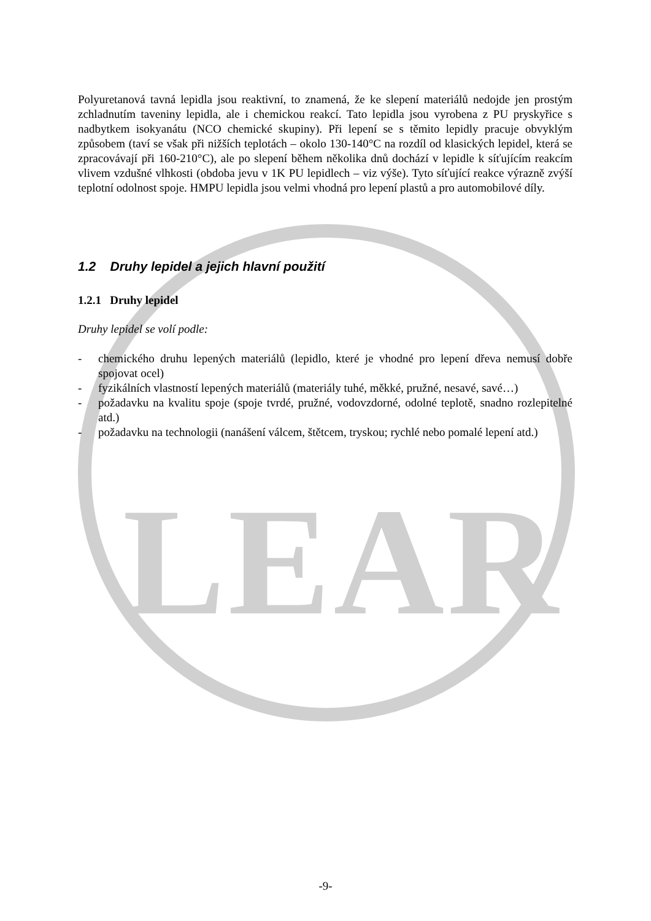LEAR
Polyuretanová tavná lepidla jsou reaktivní, to znamená, že ke slepení materiálů nedojde jen prostým zchladnutím taveniny lepidla, ale i chemickou reakcí. Tato lepidla jsou vyrobena z PU pryskyřice s nadbytkem isokyanátu (NCO chemické skupiny). Při lepení se s těmito lepidly pracuje obvyklým způsobem (taví se však při nižších teplotách – okolo 130-140°C na rozdíl od klasických lepidel, která se zpracovávají při 160-210°C), ale po slepení během několika dnů dochází v lepidle k síťujícím reakcím vlivem vzdušné vlhkosti (obdoba jevu v 1K PU lepidlech – viz výše). Tyto síťující reakce výrazně zvýší teplotní odolnost spoje. HMPU lepidla jsou velmi vhodná pro lepení plastů a pro automobilové díly.
1.2 Druhy lepidel a jejich hlavní použití
1.2.1 Druhy lepidel
Druhy lepidel se volí podle:
- chemického druhu lepených materiálů (lepidlo, které je vhodné pro lepení dřeva nemusí dobře spojovat ocel)
- fyzikálních vlastností lepených materiálů (materiály tuhé, měkké, pružné, nesavé, savé…)
- požadavku na kvalitu spoje (spoje tvrdé, pružné, vodovzdorné, odolné teplotě, snadno rozlepitelné atd.)
- požadavku na technologii (nanášení válcem, štětcem, tryskou; rychlé nebo pomalé lepení atd.)
-9-